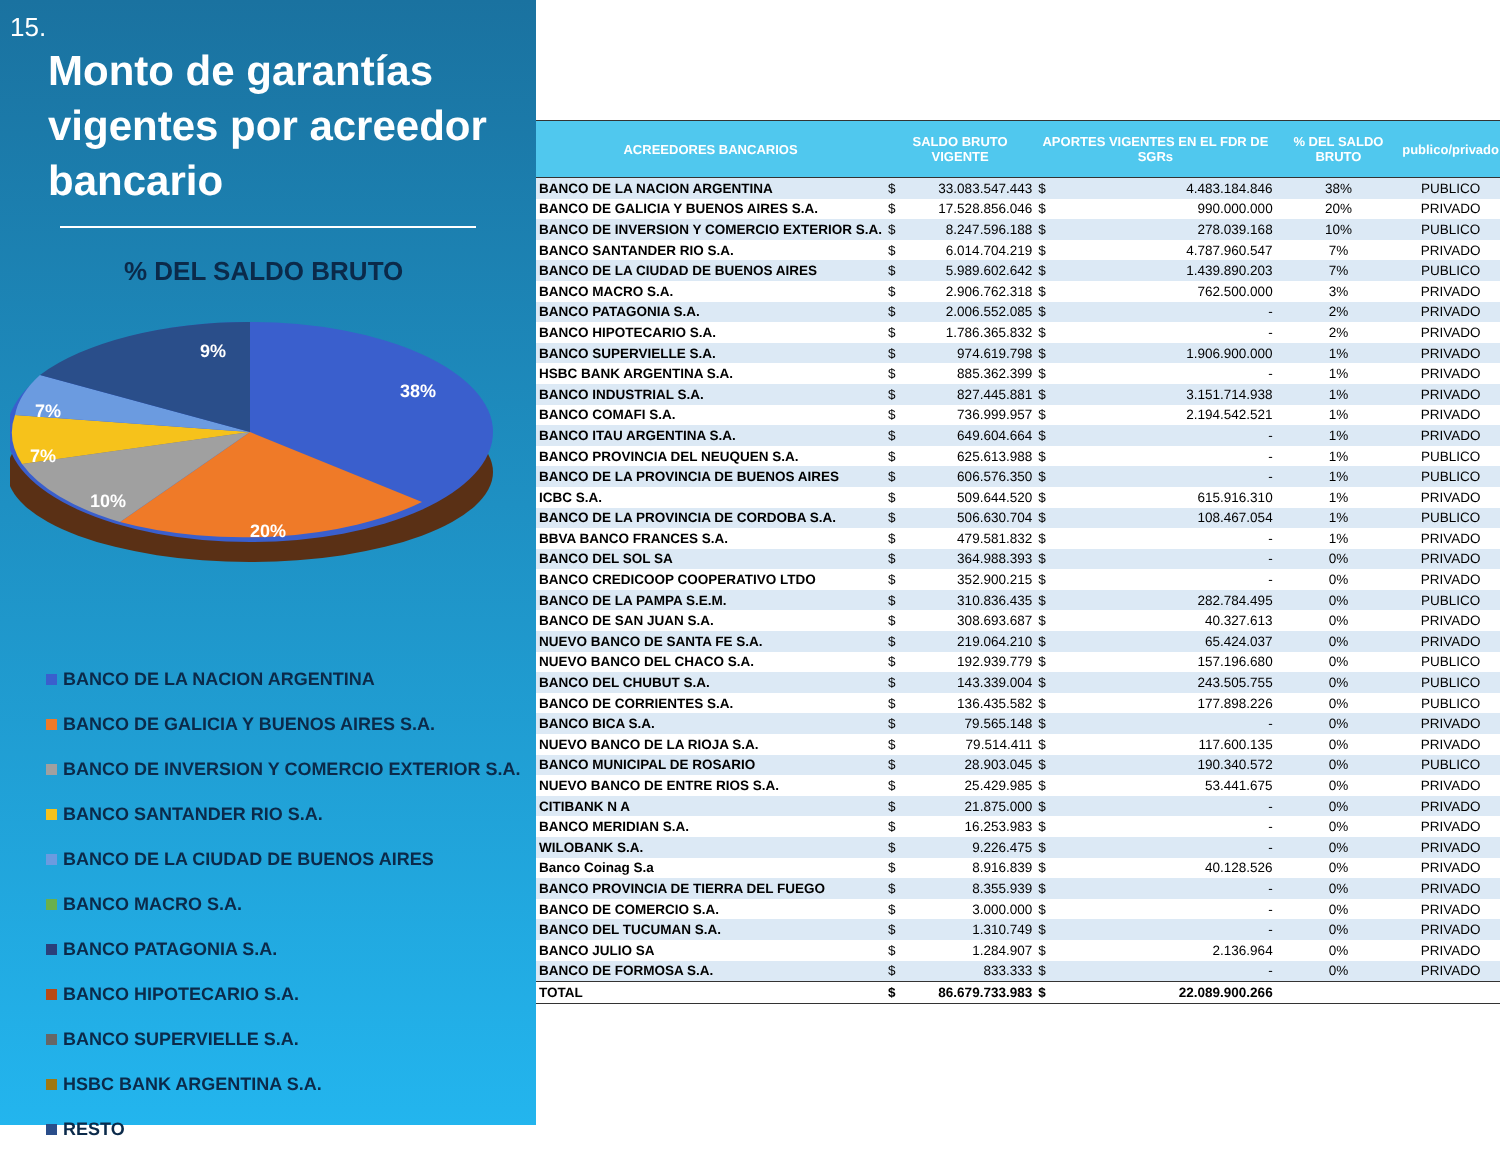15.
Monto de garantías vigentes por acreedor bancario
% DEL SALDO BRUTO
38%
20%
10%
7%
7%
9%
BANCO DE LA NACION ARGENTINA
BANCO DE GALICIA Y BUENOS AIRES S.A.
BANCO DE INVERSION Y COMERCIO EXTERIOR S.A.
BANCO SANTANDER RIO S.A.
BANCO DE LA CIUDAD DE BUENOS AIRES
BANCO MACRO S.A.
BANCO PATAGONIA S.A.
BANCO HIPOTECARIO S.A.
BANCO SUPERVIELLE S.A.
HSBC BANK ARGENTINA S.A.
RESTO
| ACREEDORES BANCARIOS | SALDO BRUTO VIGENTE | | APORTES VIGENTES EN EL FDR DE SGRs | | % DEL SALDO BRUTO | publico/privado |
| --- | --- | --- | --- | --- | --- | --- |
| BANCO DE LA NACION ARGENTINA | $ | 33.083.547.443 | $ | 4.483.184.846 | 38% | PUBLICO |
| BANCO DE GALICIA Y BUENOS AIRES S.A. | $ | 17.528.856.046 | $ | 990.000.000 | 20% | PRIVADO |
| BANCO DE INVERSION Y COMERCIO EXTERIOR S.A. | $ | 8.247.596.188 | $ | 278.039.168 | 10% | PUBLICO |
| BANCO SANTANDER RIO S.A. | $ | 6.014.704.219 | $ | 4.787.960.547 | 7% | PRIVADO |
| BANCO DE LA CIUDAD DE BUENOS AIRES | $ | 5.989.602.642 | $ | 1.439.890.203 | 7% | PUBLICO |
| BANCO MACRO S.A. | $ | 2.906.762.318 | $ | 762.500.000 | 3% | PRIVADO |
| BANCO PATAGONIA S.A. | $ | 2.006.552.085 | $ | - | 2% | PRIVADO |
| BANCO HIPOTECARIO S.A. | $ | 1.786.365.832 | $ | - | 2% | PRIVADO |
| BANCO SUPERVIELLE S.A. | $ | 974.619.798 | $ | 1.906.900.000 | 1% | PRIVADO |
| HSBC BANK ARGENTINA S.A. | $ | 885.362.399 | $ | - | 1% | PRIVADO |
| BANCO INDUSTRIAL S.A. | $ | 827.445.881 | $ | 3.151.714.938 | 1% | PRIVADO |
| BANCO COMAFI S.A. | $ | 736.999.957 | $ | 2.194.542.521 | 1% | PRIVADO |
| BANCO ITAU ARGENTINA S.A. | $ | 649.604.664 | $ | - | 1% | PRIVADO |
| BANCO PROVINCIA DEL NEUQUEN S.A. | $ | 625.613.988 | $ | - | 1% | PUBLICO |
| BANCO DE LA PROVINCIA DE BUENOS AIRES | $ | 606.576.350 | $ | - | 1% | PUBLICO |
| ICBC S.A. | $ | 509.644.520 | $ | 615.916.310 | 1% | PRIVADO |
| BANCO DE LA PROVINCIA DE CORDOBA S.A. | $ | 506.630.704 | $ | 108.467.054 | 1% | PUBLICO |
| BBVA BANCO FRANCES S.A. | $ | 479.581.832 | $ | - | 1% | PRIVADO |
| BANCO DEL SOL SA | $ | 364.988.393 | $ | - | 0% | PRIVADO |
| BANCO CREDICOOP COOPERATIVO LTDO | $ | 352.900.215 | $ | - | 0% | PRIVADO |
| BANCO DE LA PAMPA S.E.M. | $ | 310.836.435 | $ | 282.784.495 | 0% | PUBLICO |
| BANCO DE SAN JUAN S.A. | $ | 308.693.687 | $ | 40.327.613 | 0% | PRIVADO |
| NUEVO BANCO DE SANTA FE S.A. | $ | 219.064.210 | $ | 65.424.037 | 0% | PRIVADO |
| NUEVO BANCO DEL CHACO S.A. | $ | 192.939.779 | $ | 157.196.680 | 0% | PUBLICO |
| BANCO DEL CHUBUT S.A. | $ | 143.339.004 | $ | 243.505.755 | 0% | PUBLICO |
| BANCO DE CORRIENTES S.A. | $ | 136.435.582 | $ | 177.898.226 | 0% | PUBLICO |
| BANCO BICA S.A. | $ | 79.565.148 | $ | - | 0% | PRIVADO |
| NUEVO BANCO DE LA RIOJA S.A. | $ | 79.514.411 | $ | 117.600.135 | 0% | PRIVADO |
| BANCO MUNICIPAL DE ROSARIO | $ | 28.903.045 | $ | 190.340.572 | 0% | PUBLICO |
| NUEVO BANCO DE ENTRE RIOS S.A. | $ | 25.429.985 | $ | 53.441.675 | 0% | PRIVADO |
| CITIBANK N A | $ | 21.875.000 | $ | - | 0% | PRIVADO |
| BANCO MERIDIAN S.A. | $ | 16.253.983 | $ | - | 0% | PRIVADO |
| WILOBANK S.A. | $ | 9.226.475 | $ | - | 0% | PRIVADO |
| Banco Coinag S.a | $ | 8.916.839 | $ | 40.128.526 | 0% | PRIVADO |
| BANCO PROVINCIA DE TIERRA DEL FUEGO | $ | 8.355.939 | $ | - | 0% | PRIVADO |
| BANCO DE COMERCIO S.A. | $ | 3.000.000 | $ | - | 0% | PRIVADO |
| BANCO DEL TUCUMAN S.A. | $ | 1.310.749 | $ | - | 0% | PRIVADO |
| BANCO JULIO SA | $ | 1.284.907 | $ | 2.136.964 | 0% | PRIVADO |
| BANCO DE FORMOSA S.A. | $ | 833.333 | $ | - | 0% | PRIVADO |
| TOTAL | $ | 86.679.733.983 | $ | 22.089.900.266 | | |